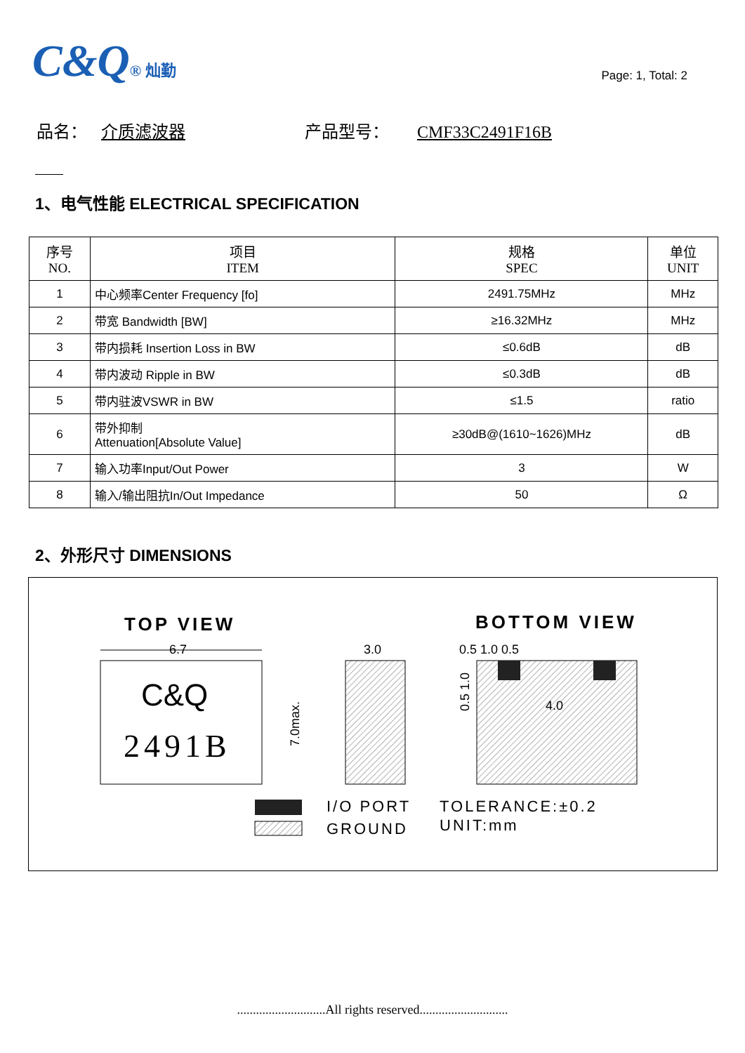C&Q® 灿勤
Page: 1, Total: 2
品名： 介质滤波器 产品型号： CMF33C2491F16B
1、电气性能 ELECTRICAL SPECIFICATION
| 序号 NO. | 项目 ITEM | 规格 SPEC | 单位 UNIT |
| --- | --- | --- | --- |
| 1 | 中心频率Center Frequency [fo] | 2491.75MHz | MHz |
| 2 | 带宽 Bandwidth [BW] | ≥16.32MHz | MHz |
| 3 | 带内损耗 Insertion Loss in BW | ≤0.6dB | dB |
| 4 | 带内波动 Ripple in BW | ≤0.3dB | dB |
| 5 | 带内驻波VSWR in BW | ≤1.5 | ratio |
| 6 | 带外抑制 Attenuation[Absolute Value] | ≥30dB@(1610~1626)MHz | dB |
| 7 | 输入功率Input/Out Power | 3 | W |
| 8 | 输入/输出阻抗In/Out Impedance | 50 | Ω |
2、外形尺寸 DIMENSIONS
TOP VIEW
BOTTOM VIEW
6.7
C&Q
2491B
7.0max.
3.0
0.5 1.0 0.5
4.0
0.5 1.0
I/O PORT
GROUND
TOLERANCE:±0.2
UNIT:mm
............................All rights reserved............................